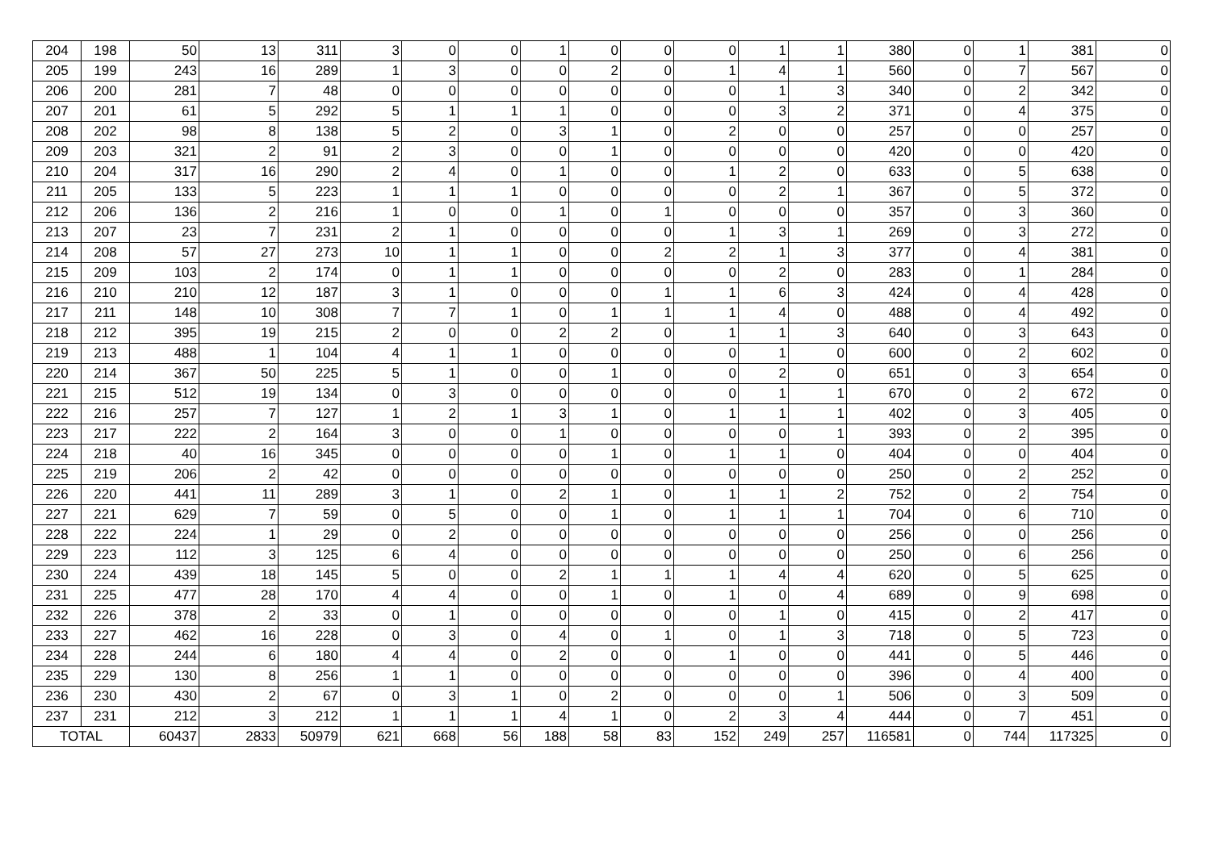| 204 | 198 | 50 | 13 | 311 | 3 | 0 | 0 | 1 | 0 | 0 | 0 | 1 | 1 | 380 | 0 | 1 | 381 | 0 |
| 205 | 199 | 243 | 16 | 289 | 1 | 3 | 0 | 0 | 2 | 0 | 1 | 4 | 1 | 560 | 0 | 7 | 567 | 0 |
| 206 | 200 | 281 | 7 | 48 | 0 | 0 | 0 | 0 | 0 | 0 | 0 | 1 | 3 | 340 | 0 | 2 | 342 | 0 |
| 207 | 201 | 61 | 5 | 292 | 5 | 1 | 1 | 1 | 0 | 0 | 0 | 3 | 2 | 371 | 0 | 4 | 375 | 0 |
| 208 | 202 | 98 | 8 | 138 | 5 | 2 | 0 | 3 | 1 | 0 | 2 | 0 | 0 | 257 | 0 | 0 | 257 | 0 |
| 209 | 203 | 321 | 2 | 91 | 2 | 3 | 0 | 0 | 1 | 0 | 0 | 0 | 0 | 420 | 0 | 0 | 420 | 0 |
| 210 | 204 | 317 | 16 | 290 | 2 | 4 | 0 | 1 | 0 | 0 | 1 | 2 | 0 | 633 | 0 | 5 | 638 | 0 |
| 211 | 205 | 133 | 5 | 223 | 1 | 1 | 1 | 0 | 0 | 0 | 0 | 2 | 1 | 367 | 0 | 5 | 372 | 0 |
| 212 | 206 | 136 | 2 | 216 | 1 | 0 | 0 | 1 | 0 | 1 | 0 | 0 | 0 | 357 | 0 | 3 | 360 | 0 |
| 213 | 207 | 23 | 7 | 231 | 2 | 1 | 0 | 0 | 0 | 0 | 1 | 3 | 1 | 269 | 0 | 3 | 272 | 0 |
| 214 | 208 | 57 | 27 | 273 | 10 | 1 | 1 | 0 | 0 | 2 | 2 | 1 | 3 | 377 | 0 | 4 | 381 | 0 |
| 215 | 209 | 103 | 2 | 174 | 0 | 1 | 1 | 0 | 0 | 0 | 0 | 2 | 0 | 283 | 0 | 1 | 284 | 0 |
| 216 | 210 | 210 | 12 | 187 | 3 | 1 | 0 | 0 | 0 | 1 | 1 | 6 | 3 | 424 | 0 | 4 | 428 | 0 |
| 217 | 211 | 148 | 10 | 308 | 7 | 7 | 1 | 0 | 1 | 1 | 1 | 4 | 0 | 488 | 0 | 4 | 492 | 0 |
| 218 | 212 | 395 | 19 | 215 | 2 | 0 | 0 | 2 | 2 | 0 | 1 | 1 | 3 | 640 | 0 | 3 | 643 | 0 |
| 219 | 213 | 488 | 1 | 104 | 4 | 1 | 1 | 0 | 0 | 0 | 0 | 1 | 0 | 600 | 0 | 2 | 602 | 0 |
| 220 | 214 | 367 | 50 | 225 | 5 | 1 | 0 | 0 | 1 | 0 | 0 | 2 | 0 | 651 | 0 | 3 | 654 | 0 |
| 221 | 215 | 512 | 19 | 134 | 0 | 3 | 0 | 0 | 0 | 0 | 0 | 1 | 1 | 670 | 0 | 2 | 672 | 0 |
| 222 | 216 | 257 | 7 | 127 | 1 | 2 | 1 | 3 | 1 | 0 | 1 | 1 | 1 | 402 | 0 | 3 | 405 | 0 |
| 223 | 217 | 222 | 2 | 164 | 3 | 0 | 0 | 1 | 0 | 0 | 0 | 0 | 1 | 393 | 0 | 2 | 395 | 0 |
| 224 | 218 | 40 | 16 | 345 | 0 | 0 | 0 | 0 | 1 | 0 | 1 | 1 | 0 | 404 | 0 | 0 | 404 | 0 |
| 225 | 219 | 206 | 2 | 42 | 0 | 0 | 0 | 0 | 0 | 0 | 0 | 0 | 0 | 250 | 0 | 2 | 252 | 0 |
| 226 | 220 | 441 | 11 | 289 | 3 | 1 | 0 | 2 | 1 | 0 | 1 | 1 | 2 | 752 | 0 | 2 | 754 | 0 |
| 227 | 221 | 629 | 7 | 59 | 0 | 5 | 0 | 0 | 1 | 0 | 1 | 1 | 1 | 704 | 0 | 6 | 710 | 0 |
| 228 | 222 | 224 | 1 | 29 | 0 | 2 | 0 | 0 | 0 | 0 | 0 | 0 | 0 | 256 | 0 | 0 | 256 | 0 |
| 229 | 223 | 112 | 3 | 125 | 6 | 4 | 0 | 0 | 0 | 0 | 0 | 0 | 0 | 250 | 0 | 6 | 256 | 0 |
| 230 | 224 | 439 | 18 | 145 | 5 | 0 | 0 | 2 | 1 | 1 | 1 | 4 | 4 | 620 | 0 | 5 | 625 | 0 |
| 231 | 225 | 477 | 28 | 170 | 4 | 4 | 0 | 0 | 1 | 0 | 1 | 0 | 4 | 689 | 0 | 9 | 698 | 0 |
| 232 | 226 | 378 | 2 | 33 | 0 | 1 | 0 | 0 | 0 | 0 | 0 | 1 | 0 | 415 | 0 | 2 | 417 | 0 |
| 233 | 227 | 462 | 16 | 228 | 0 | 3 | 0 | 4 | 0 | 1 | 0 | 1 | 3 | 718 | 0 | 5 | 723 | 0 |
| 234 | 228 | 244 | 6 | 180 | 4 | 4 | 0 | 2 | 0 | 0 | 1 | 0 | 0 | 441 | 0 | 5 | 446 | 0 |
| 235 | 229 | 130 | 8 | 256 | 1 | 1 | 0 | 0 | 0 | 0 | 0 | 0 | 0 | 396 | 0 | 4 | 400 | 0 |
| 236 | 230 | 430 | 2 | 67 | 0 | 3 | 1 | 0 | 2 | 0 | 0 | 0 | 1 | 506 | 0 | 3 | 509 | 0 |
| 237 | 231 | 212 | 3 | 212 | 1 | 1 | 1 | 4 | 1 | 0 | 2 | 3 | 4 | 444 | 0 | 7 | 451 | 0 |
| TOTAL | | 60437 | 2833 | 50979 | 621 | 668 | 56 | 188 | 58 | 83 | 152 | 249 | 257 | 116581 | 0 | 744 | 117325 | 0 |